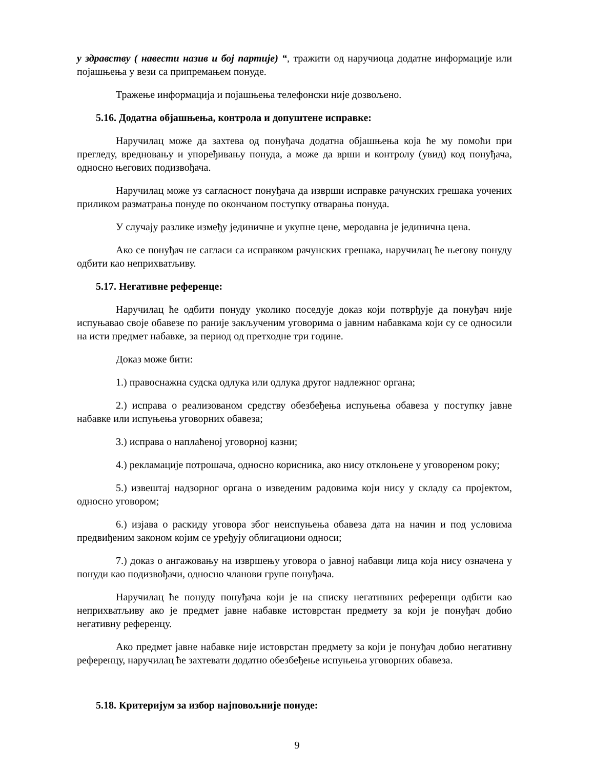у здравству ( навести назив и бој партије) “, тражити од наручиоца додатне информације или појашњења у вези са припремањем понуде.
Тражење информација и појашњења телефонски није дозвољено.
5.16. Додатна објашњења, контрола и допуштене исправке:
Наручилац може да захтева од понуђача додатна објашњења која ће му помоћи при прегледу, вредновању и упоређивању понуда, а може да врши и контролу (увид) код понуђача, односно његових подизвођача.
Наручилац може уз сагласност понуђача да изврши исправке рачунских грешака уочених приликом разматрања понуде по окончаном поступку отварања понуда.
У случају разлике између јединичне и укупне цене, меродавна је јединична цена.
Ако се понуђач не сагласи са исправком рачунских грешака, наручилац ће његову понуду одбити као неприхватљиву.
5.17. Негативне референце:
Наручилац ће одбити понуду уколико поседује доказ који потврђује да понуђач није испуњавао своје обавезе по раније закљученим уговорима о јавним набавкама који су се односили на исти предмет набавке, за период од претходне три године.
Доказ може бити:
1.) правоснажна судска одлука или одлука другог надлежног органа;
2.) исправа о реализованом средству обезбеђења испуњења обавеза у поступку јавне набавке или испуњења уговорних обавеза;
3.) исправа о наплаћеној уговорној казни;
4.) рекламације потрошача, односно корисника, ако нису отклоњене у уговореном року;
5.) извештај надзорног органа о изведеним радовима који нису у складу са пројектом, односно уговором;
6.) изјава о раскиду уговора због неиспуњења обавеза дата на начин и под условима предвиђеним законом којим се уређују облигациони односи;
7.) доказ о ангажовању на извршењу уговора о јавној набавци лица која нису означена у понуди као подизвођачи, односно чланови групе понуђача.
Наручилац ће понуду понуђача који је на списку негативних референци одбити као неприхватљиву ако је предмет јавне набавке истоврстан предмету за који је понуђач добио негативну референцу.
Ако предмет јавне набавке није истоврстан предмету за који је понуђач добио негативну референцу, наручилац ће захтевати додатно обезбеђење испуњења уговорних обавеза.
5.18. Критеријум за избор најповољније понуде:
9